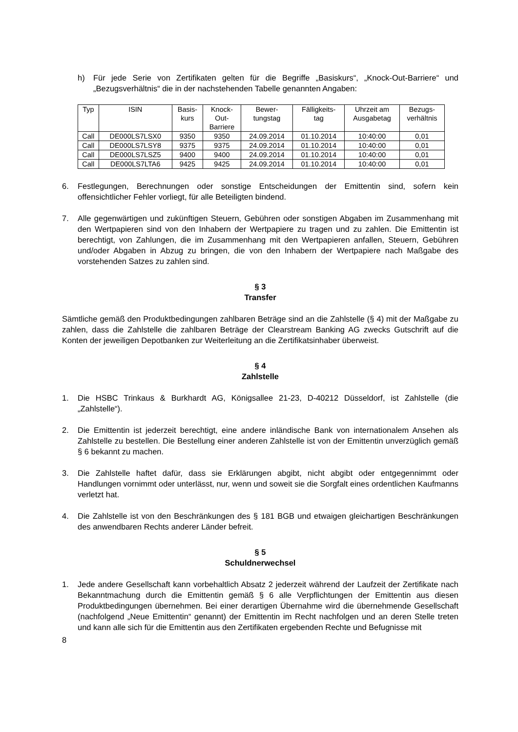h) Für jede Serie von Zertifikaten gelten für die Begriffe „Basiskurs“, „Knock-Out-Barriere“ und „Bezugsverhältnis“ die in der nachstehenden Tabelle genannten Angaben:
| Typ | ISIN | Basis- kurs | Knock- Out- Barriere | Bewer- tungstag | Fälligkeits- tag | Uhrzeit am Ausgabetag | Bezugs- verhältnis |
| --- | --- | --- | --- | --- | --- | --- | --- |
| Call | DE000LS7LSX0 | 9350 | 9350 | 24.09.2014 | 01.10.2014 | 10:40:00 | 0,01 |
| Call | DE000LS7LSY8 | 9375 | 9375 | 24.09.2014 | 01.10.2014 | 10:40:00 | 0,01 |
| Call | DE000LS7LSZ5 | 9400 | 9400 | 24.09.2014 | 01.10.2014 | 10:40:00 | 0,01 |
| Call | DE000LS7LTA6 | 9425 | 9425 | 24.09.2014 | 01.10.2014 | 10:40:00 | 0,01 |
6. Festlegungen, Berechnungen oder sonstige Entscheidungen der Emittentin sind, sofern kein offensichtlicher Fehler vorliegt, für alle Beteiligten bindend.
7. Alle gegenwärtigen und zukünftigen Steuern, Gebühren oder sonstigen Abgaben im Zusammenhang mit den Wertpapieren sind von den Inhabern der Wertpapiere zu tragen und zu zahlen. Die Emittentin ist berechtigt, von Zahlungen, die im Zusammenhang mit den Wertpapieren anfallen, Steuern, Gebühren und/oder Abgaben in Abzug zu bringen, die von den Inhabern der Wertpapiere nach Maßgabe des vorstehenden Satzes zu zahlen sind.
§ 3
Transfer
Sämtliche gemäß den Produktbedingungen zahlbaren Beträge sind an die Zahlstelle (§ 4) mit der Maßgabe zu zahlen, dass die Zahlstelle die zahlbaren Beträge der Clearstream Banking AG zwecks Gutschrift auf die Konten der jeweiligen Depotbanken zur Weiterleitung an die Zertifikatsinhaber überweist.
§ 4
Zahlstelle
1. Die HSBC Trinkaus & Burkhardt AG, Königsallee 21-23, D-40212 Düsseldorf, ist Zahlstelle (die „Zahlstelle“).
2. Die Emittentin ist jederzeit berechtigt, eine andere inländische Bank von internationalem Ansehen als Zahlstelle zu bestellen. Die Bestellung einer anderen Zahlstelle ist von der Emittentin unverzüglich gemäß § 6 bekannt zu machen.
3. Die Zahlstelle haftet dafür, dass sie Erklärungen abgibt, nicht abgibt oder entgegennimmt oder Handlungen vornimmt oder unterlässt, nur, wenn und soweit sie die Sorgfalt eines ordentlichen Kaufmanns verletzt hat.
4. Die Zahlstelle ist von den Beschränkungen des § 181 BGB und etwaigen gleichartigen Beschränkungen des anwendbaren Rechts anderer Länder befreit.
§ 5
Schuldnerwechsel
1. Jede andere Gesellschaft kann vorbehaltlich Absatz 2 jederzeit während der Laufzeit der Zertifikate nach Bekanntmachung durch die Emittentin gemäß § 6 alle Verpflichtungen der Emittentin aus diesen Produktbedingungen übernehmen. Bei einer derartigen Übernahme wird die übernehmende Gesellschaft (nachfolgend „Neue Emittentin“ genannt) der Emittentin im Recht nachfolgen und an deren Stelle treten und kann alle sich für die Emittentin aus den Zertifikaten ergebenden Rechte und Befugnisse mit
8